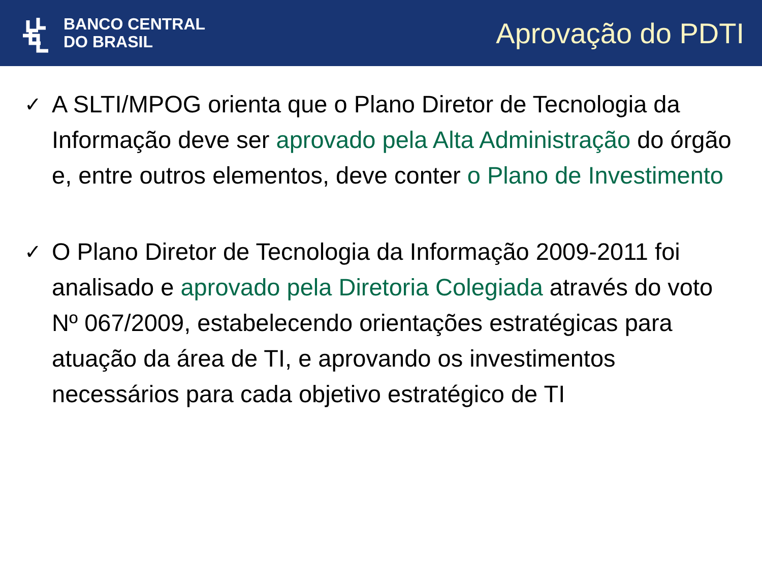BANCO CENTRAL
DO BRASIL
Aprovação do PDTI
✓
A SLTI/MPOG orienta que o Plano Diretor de Tecnologia da Informação deve ser aprovado pela Alta Administração do órgão e, entre outros elementos, deve conter o Plano de Investimento
✓
O Plano Diretor de Tecnologia da Informação 2009-2011 foi analisado e aprovado pela Diretoria Colegiada através do voto Nº 067/2009, estabelecendo orientações estratégicas para atuação da área de TI, e aprovando os investimentos necessários para cada objetivo estratégico de TI